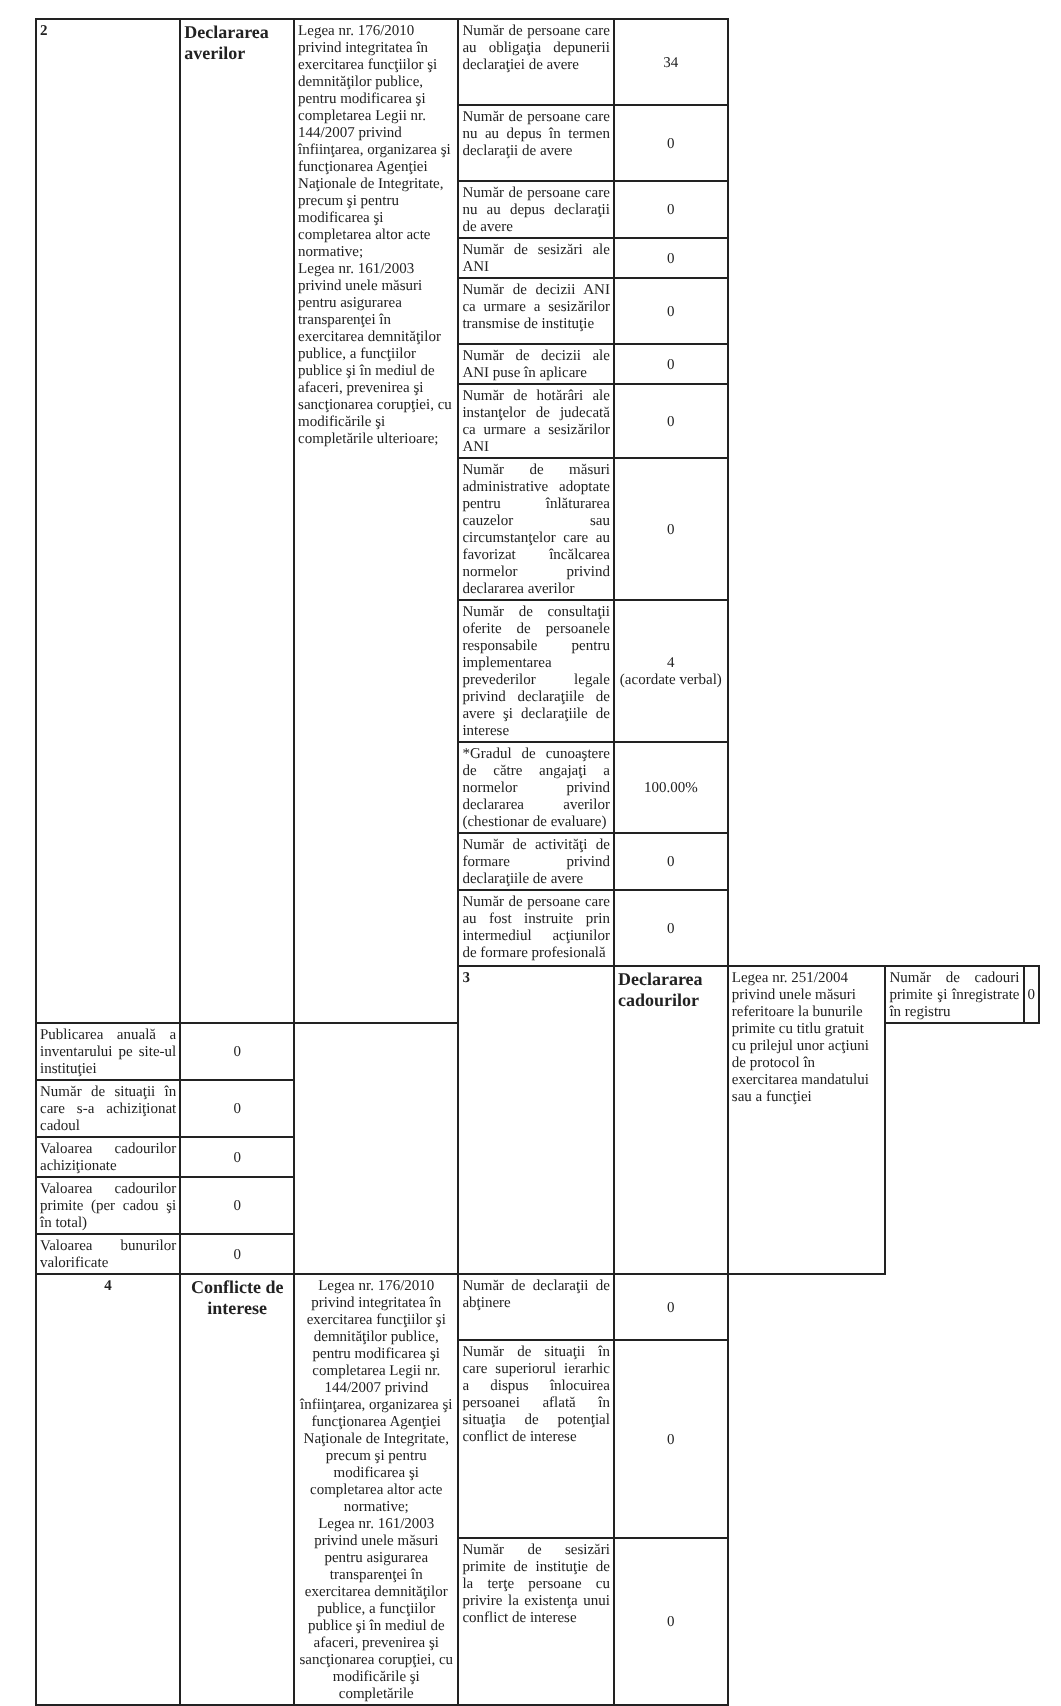| 2 | Declararea averilor | Legea nr. 176/2010 privind integritatea în exercitarea funcţiilor şi demnităţilor publice, pentru modificarea şi completarea Legii nr. 144/2007 privind înfiinţarea, organizarea şi funcţionarea Agenţiei Naţionale de Integritate, precum şi pentru modificarea şi completarea altor acte normative; Legea nr. 161/2003 privind unele măsuri pentru asigurarea transparenţei în exercitarea demnităţilor publice, a funcţiilor publice şi în mediul de afaceri, prevenirea şi sancţionarea corupţiei, cu modificările şi completările ulterioare; | Număr de persoane care au obligaţia depunerii declaraţiei de avere | 34 | | | |
| | | | Număr de persoane care nu au depus în termen declaraţii de avere | 0 | | | |
| | | | Număr de persoane care nu au depus declaraţii de avere | 0 | | | |
| | | | Număr de sesizări ale ANI | 0 | | | |
| | | | Număr de decizii ANI ca urmare a sesizărilor transmise de instituţie | 0 | | | |
| | | | Număr de decizii ale ANI puse în aplicare | 0 | | | |
| | | | Număr de hotărâri ale instanţelor de judecată ca urmare a sesizărilor ANI | 0 | | | |
| | | | Număr de măsuri administrative adoptate pentru înlăturarea cauzelor sau circumstanţelor care au favorizat încălcarea normelor privind declararea averilor | 0 | | | |
| | | | Număr de consultaţii oferite de persoanele responsabile pentru implementarea prevederilor legale privind declaraţiile de avere şi declaraţiile de interese | 4 (acordate verbal) | | | |
| | | | *Gradul de cunoaştere de către angajaţi a normelor privind declararea averilor (chestionar de evaluare) | 100.00% | | | |
| | | | Număr de activităţi de formare privind declaraţiile de avere | 0 | | | |
| | | | Număr de persoane care au fost instruite prin intermediul acţiunilor de formare profesională | 0 | | | |
| | | | 3 | Declararea cadourilor | Legea nr. 251/2004 privind unele măsuri referitoare la bunurile primite cu titlu gratuit cu prilejul unor acţiuni de protocol în exercitarea mandatului sau a funcţiei | Număr de cadouri primite şi înregistrate în registru | 0 |
| Publicarea anuală a inventarului pe site-ul instituţiei | 0 | | | | | | |
| Număr de situaţii în care s-a achiziţionat cadoul | 0 | | | | | | |
| Valoarea cadourilor achiziţionate | 0 | | | | | | |
| Valoarea cadourilor primite (per cadou şi în total) | 0 | | | | | | |
| Valoarea bunurilor valorificate | 0 | | | | | | |
| 4 | Conflicte de interese | Legea nr. 176/2010 privind integritatea în exercitarea funcţiilor şi demnităţilor publice, pentru modificarea şi completarea Legii nr. 144/2007 privind înfiinţarea, organizarea şi funcţionarea Agenţiei Naţionale de Integritate, precum şi pentru modificarea şi completarea altor acte normative; Legea nr. 161/2003 privind unele măsuri pentru asigurarea transparenţei în exercitarea demnităţilor publice, a funcţiilor publice şi în mediul de afaceri, prevenirea şi sancţionarea corupţiei, cu modificările şi completările | Număr de declaraţii de abţinere | 0 | | | |
| | | | Număr de situaţii în care superiorul ierarhic a dispus înlocuirea persoanei aflată în situaţia de potenţial conflict de interese | 0 | | | |
| | | | Număr de sesizări primite de instituţie de la terţe persoane cu privire la existenţa unui conflict de interese | 0 | | | |